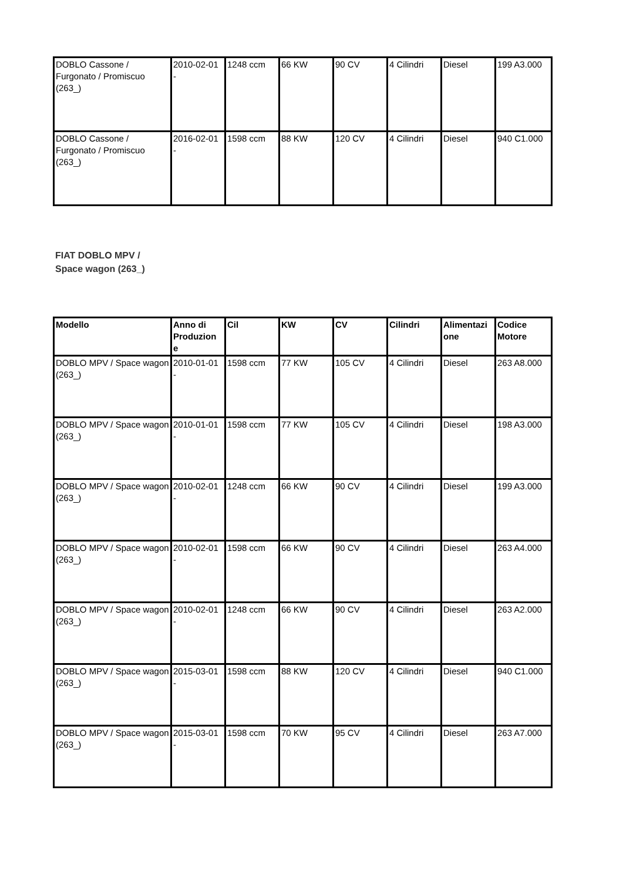| DOBLO Cassone / Furgonato / Promiscuo (263_) | 2010-02-01 - | 1248 ccm | 66 KW | 90 CV | 4 Cilindri | Diesel | 199 A3.000 |
| DOBLO Cassone / Furgonato / Promiscuo (263_) | 2016-02-01 - | 1598 ccm | 88 KW | 120 CV | 4 Cilindri | Diesel | 940 C1.000 |
FIAT DOBLO MPV /
Space wagon (263_)
| Modello | Anno di Produzion e | Cil | KW | CV | Cilindri | Alimentazi one | Codice Motore |
| --- | --- | --- | --- | --- | --- | --- | --- |
| DOBLO MPV / Space wagon (263_) | 2010-01-01 - | 1598 ccm | 77 KW | 105 CV | 4 Cilindri | Diesel | 263 A8.000 |
| DOBLO MPV / Space wagon (263_) | 2010-01-01 - | 1598 ccm | 77 KW | 105 CV | 4 Cilindri | Diesel | 198 A3.000 |
| DOBLO MPV / Space wagon (263_) | 2010-02-01 - | 1248 ccm | 66 KW | 90 CV | 4 Cilindri | Diesel | 199 A3.000 |
| DOBLO MPV / Space wagon (263_) | 2010-02-01 - | 1598 ccm | 66 KW | 90 CV | 4 Cilindri | Diesel | 263 A4.000 |
| DOBLO MPV / Space wagon (263_) | 2010-02-01 - | 1248 ccm | 66 KW | 90 CV | 4 Cilindri | Diesel | 263 A2.000 |
| DOBLO MPV / Space wagon (263_) | 2015-03-01 - | 1598 ccm | 88 KW | 120 CV | 4 Cilindri | Diesel | 940 C1.000 |
| DOBLO MPV / Space wagon (263_) | 2015-03-01 - | 1598 ccm | 70 KW | 95 CV | 4 Cilindri | Diesel | 263 A7.000 |